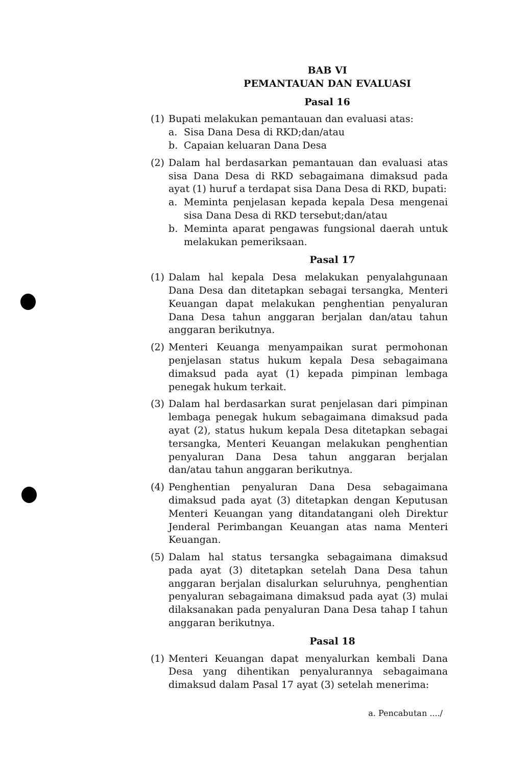BAB VI
PEMANTAUAN DAN EVALUASI
Pasal 16
(1) Bupati melakukan pemantauan dan evaluasi atas:
a. Sisa Dana Desa di RKD;dan/atau
b. Capaian keluaran Dana Desa
(2) Dalam hal berdasarkan pemantauan dan evaluasi atas sisa Dana Desa di RKD sebagaimana dimaksud pada ayat (1) huruf a terdapat sisa Dana Desa di RKD, bupati:
a. Meminta penjelasan kepada kepala Desa mengenai sisa Dana Desa di RKD tersebut;dan/atau
b. Meminta aparat pengawas fungsional daerah untuk melakukan pemeriksaan.
Pasal 17
(1) Dalam hal kepala Desa melakukan penyalahgunaan Dana Desa dan ditetapkan sebagai tersangka, Menteri Keuangan dapat melakukan penghentian penyaluran Dana Desa tahun anggaran berjalan dan/atau tahun anggaran berikutnya.
(2) Menteri Keuanga menyampaikan surat permohonan penjelasan status hukum kepala Desa sebagaimana dimaksud pada ayat (1) kepada pimpinan lembaga penegak hukum terkait.
(3) Dalam hal berdasarkan surat penjelasan dari pimpinan lembaga penegak hukum sebagaimana dimaksud pada ayat (2), status hukum kepala Desa ditetapkan sebagai tersangka, Menteri Keuangan melakukan penghentian penyaluran Dana Desa tahun anggaran berjalan dan/atau tahun anggaran berikutnya.
(4) Penghentian penyaluran Dana Desa sebagaimana dimaksud pada ayat (3) ditetapkan dengan Keputusan Menteri Keuangan yang ditandatangani oleh Direktur Jenderal Perimbangan Keuangan atas nama Menteri Keuangan.
(5) Dalam hal status tersangka sebagaimana dimaksud pada ayat (3) ditetapkan setelah Dana Desa tahun anggaran berjalan disalurkan seluruhnya, penghentian penyaluran sebagaimana dimaksud pada ayat (3) mulai dilaksanakan pada penyaluran Dana Desa tahap I tahun anggaran berikutnya.
Pasal 18
(1) Menteri Keuangan dapat menyalurkan kembali Dana Desa yang dihentikan penyalurannya sebagaimana dimaksud dalam Pasal 17 ayat (3) setelah menerima:
a. Pencabutan ..../